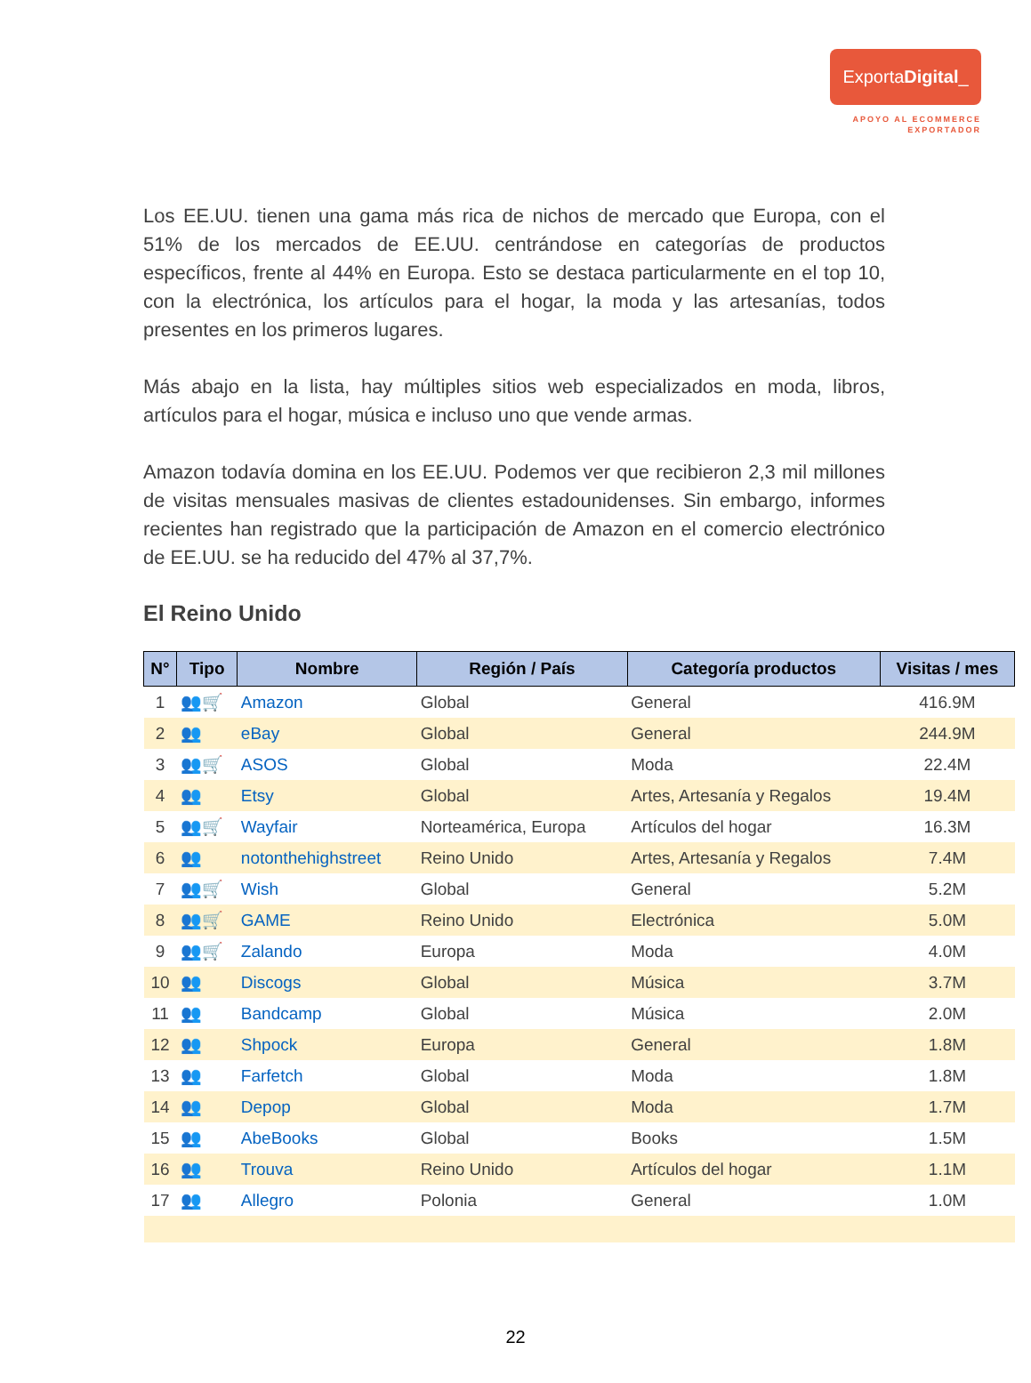ExportaDigital_
APOYO AL ECOMMERCE
EXPORTADOR
Los EE.UU. tienen una gama más rica de nichos de mercado que Europa, con el 51% de los mercados de EE.UU. centrándose en categorías de productos específicos, frente al 44% en Europa. Esto se destaca particularmente en el top 10, con la electrónica, los artículos para el hogar, la moda y las artesanías, todos presentes en los primeros lugares.
Más abajo en la lista, hay múltiples sitios web especializados en moda, libros, artículos para el hogar, música e incluso uno que vende armas.
Amazon todavía domina en los EE.UU. Podemos ver que recibieron 2,3 mil millones de visitas mensuales masivas de clientes estadounidenses. Sin embargo, informes recientes han registrado que la participación de Amazon en el comercio electrónico de EE.UU. se ha reducido del 47% al 37,7%.
El Reino Unido
| N° | Tipo | Nombre | Región / País | Categoría productos | Visitas / mes |
| --- | --- | --- | --- | --- | --- |
| 1 | 👥🛒 | Amazon | Global | General | 416.9M |
| 2 | 👥 | eBay | Global | General | 244.9M |
| 3 | 👥🛒 | ASOS | Global | Moda | 22.4M |
| 4 | 👥 | Etsy | Global | Artes, Artesanía y Regalos | 19.4M |
| 5 | 👥🛒 | Wayfair | Norteamérica, Europa | Artículos del hogar | 16.3M |
| 6 | 👥 | notonthehighstreet | Reino Unido | Artes, Artesanía y Regalos | 7.4M |
| 7 | 👥🛒 | Wish | Global | General | 5.2M |
| 8 | 👥🛒 | GAME | Reino Unido | Electrónica | 5.0M |
| 9 | 👥🛒 | Zalando | Europa | Moda | 4.0M |
| 10 | 👥 | Discogs | Global | Música | 3.7M |
| 11 | 👥 | Bandcamp | Global | Música | 2.0M |
| 12 | 👥 | Shpock | Europa | General | 1.8M |
| 13 | 👥 | Farfetch | Global | Moda | 1.8M |
| 14 | 👥 | Depop | Global | Moda | 1.7M |
| 15 | 👥 | AbeBooks | Global | Books | 1.5M |
| 16 | 👥 | Trouva | Reino Unido | Artículos del hogar | 1.1M |
| 17 | 👥 | Allegro | Polonia | General | 1.0M |
22